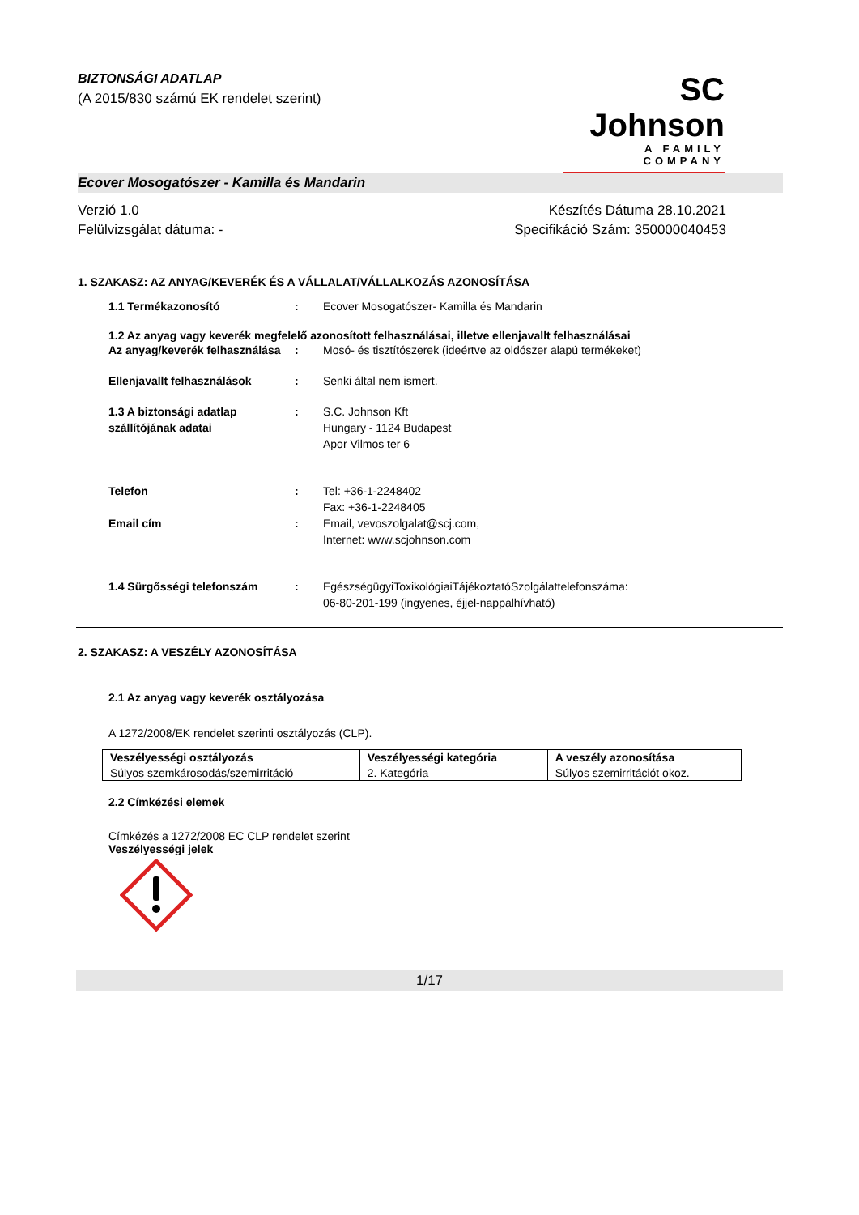BIZTONSÁGI ADATLAP
(A 2015/830 számú EK rendelet szerint)
SC Johnson
A FAMILY COMPANY
Ecover Mosogatószer - Kamilla és Mandarin
Verzió 1.0
Felülvizsgálat dátuma: -
Készítés Dátuma 28.10.2021
Specifikáció Szám: 350000040453
1. SZAKASZ: AZ ANYAG/KEVERÉK ÉS A VÁLLALAT/VÁLLALKOZÁS AZONOSÍTÁSA
1.1 Termékazonosító : Ecover Mosogatószer- Kamilla és Mandarin
1.2 Az anyag vagy keverék megfelelő azonosított felhasználásai, illetve ellenjavallt felhasználásai
Az anyag/keverék felhasználása
: Mosó- és tisztítószerek (ideértve az oldószer alapú termékeket)
Ellenjavallt felhasználások : Senki által nem ismert.
1.3 A biztonsági adatlap szállítójának adatai
: S.C. Johnson Kft
Hungary - 1124 Budapest
Apor Vilmos ter 6
Telefon : Tel: +36-1-2248402
Fax: +36-1-2248405
Email cím : Email, vevoszolgalat@scj.com,
Internet: www.scjohnson.com
1.4 Sürgősségi telefonszám : EgészségügyiToxikológiaiTájékoztatóSzolgálattelefonszáma:
06-80-201-199 (ingyenes, éjjel-nappalhívható)
2. SZAKASZ: A VESZÉLY AZONOSÍTÁSA
2.1 Az anyag vagy keverék osztályozása
A 1272/2008/EK rendelet szerinti osztályozás (CLP).
| Veszélyességi osztályozás | Veszélyességi kategória | A veszély azonosítása |
| --- | --- | --- |
| Súlyos szemkárosodás/szemirritáció | 2. Kategória | Súlyos szemirritációt okoz. |
2.2 Címkézési elemek
Címkézés a 1272/2008 EC CLP rendelet szerint
Veszélyességi jelek
1/17